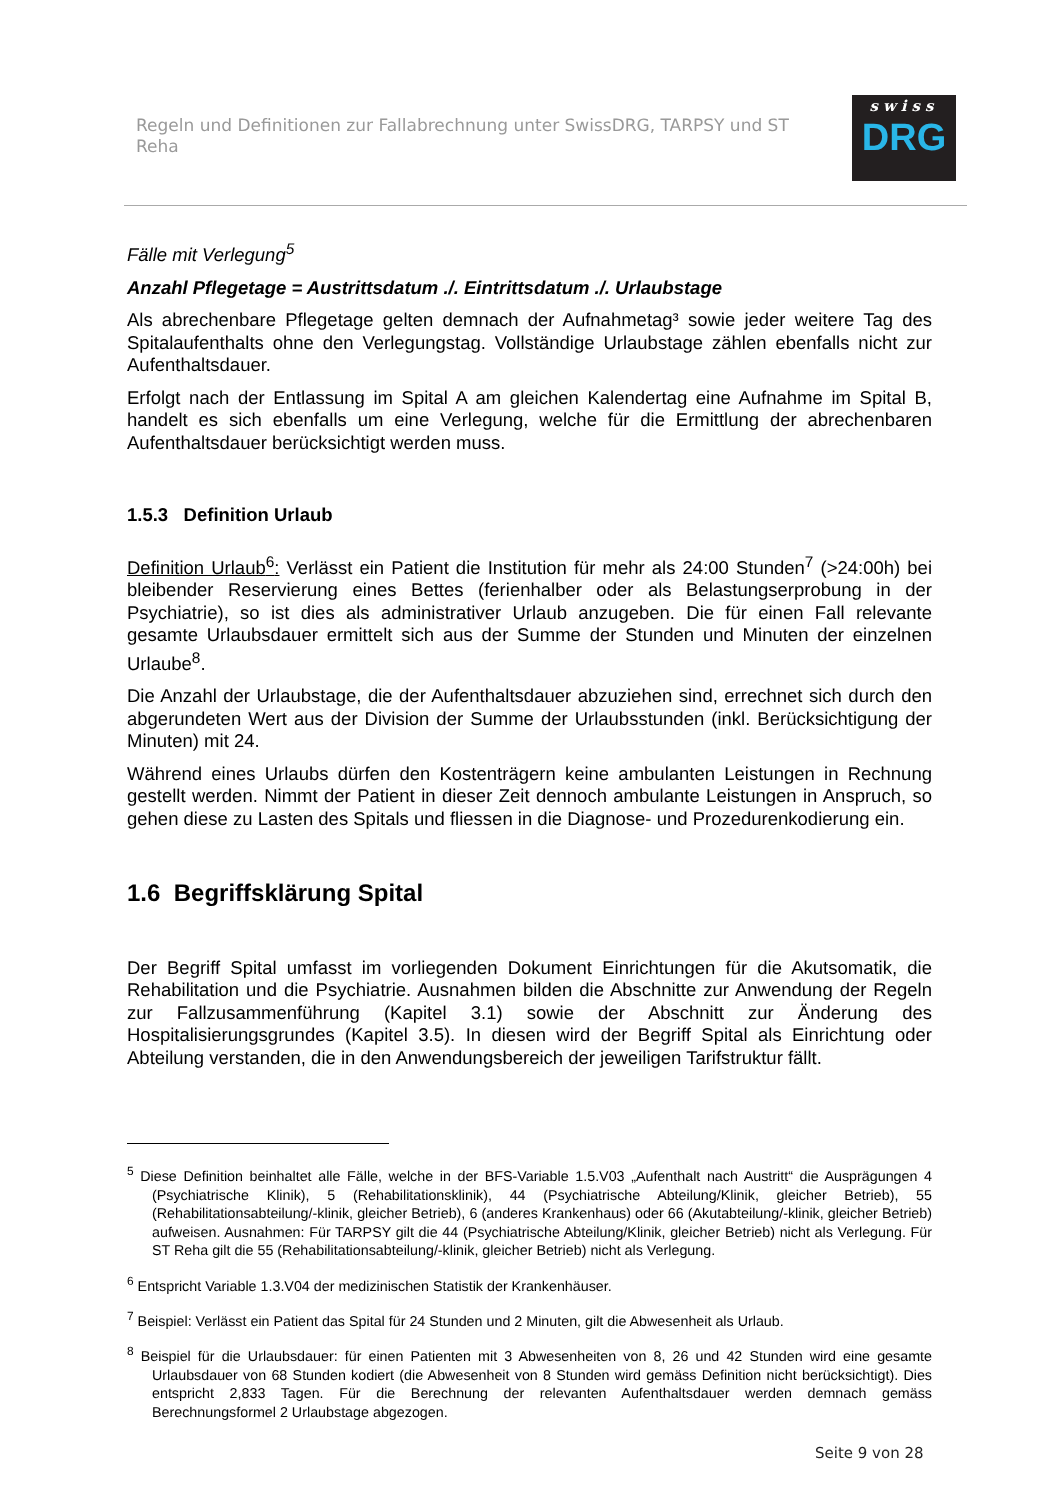Regeln und Definitionen zur Fallabrechnung unter SwissDRG, TARPSY und ST Reha
swiss
DRG
Fälle mit Verlegung<sup>5</sup>
Anzahl Pflegetage = Austrittsdatum ./. Eintrittsdatum ./. Urlaubstage
Als abrechenbare Pflegetage gelten demnach der Aufnahmetag³ sowie jeder weitere Tag des Spitalaufenthalts ohne den Verlegungstag. Vollständige Urlaubstage zählen ebenfalls nicht zur Aufenthaltsdauer.
Erfolgt nach der Entlassung im Spital A am gleichen Kalendertag eine Aufnahme im Spital B, handelt es sich ebenfalls um eine Verlegung, welche für die Ermittlung der abrechenbaren Aufenthaltsdauer berücksichtigt werden muss.
1.5.3 Definition Urlaub
Definition Urlaub<sup>6</sup>: Verlässt ein Patient die Institution für mehr als 24:00 Stunden<sup>7</sup> (>24:00h) bei bleibender Reservierung eines Bettes (ferienhalber oder als Belastungserprobung in der Psychiatrie), so ist dies als administrativer Urlaub anzugeben. Die für einen Fall relevante gesamte Urlaubsdauer ermittelt sich aus der Summe der Stunden und Minuten der einzelnen Urlaube<sup>8</sup>.
Die Anzahl der Urlaubstage, die der Aufenthaltsdauer abzuziehen sind, errechnet sich durch den abgerundeten Wert aus der Division der Summe der Urlaubsstunden (inkl. Berücksichtigung der Minuten) mit 24.
Während eines Urlaubs dürfen den Kostenträgern keine ambulanten Leistungen in Rechnung gestellt werden. Nimmt der Patient in dieser Zeit dennoch ambulante Leistungen in Anspruch, so gehen diese zu Lasten des Spitals und fliessen in die Diagnose- und Prozedurenkodierung ein.
1.6 Begriffsklärung Spital
Der Begriff Spital umfasst im vorliegenden Dokument Einrichtungen für die Akutsomatik, die Rehabilitation und die Psychiatrie. Ausnahmen bilden die Abschnitte zur Anwendung der Regeln zur Fallzusammenführung (Kapitel 3.1) sowie der Abschnitt zur Änderung des Hospitalisierungsgrundes (Kapitel 3.5). In diesen wird der Begriff Spital als Einrichtung oder Abteilung verstanden, die in den Anwendungsbereich der jeweiligen Tarifstruktur fällt.
<sup>5</sup> Diese Definition beinhaltet alle Fälle, welche in der BFS-Variable 1.5.V03 „Aufenthalt nach Austritt“ die Ausprägungen 4 (Psychiatrische Klinik), 5 (Rehabilitationsklinik), 44 (Psychiatrische Abteilung/Klinik, gleicher Betrieb), 55 (Rehabilitationsabteilung/-klinik, gleicher Betrieb), 6 (anderes Krankenhaus) oder 66 (Akutabteilung/-klinik, gleicher Betrieb) aufweisen. Ausnahmen: Für TARPSY gilt die 44 (Psychiatrische Abteilung/Klinik, gleicher Betrieb) nicht als Verlegung. Für ST Reha gilt die 55 (Rehabilitationsabteilung/-klinik, gleicher Betrieb) nicht als Verlegung.
<sup>6</sup> Entspricht Variable 1.3.V04 der medizinischen Statistik der Krankenhäuser.
<sup>7</sup> Beispiel: Verlässt ein Patient das Spital für 24 Stunden und 2 Minuten, gilt die Abwesenheit als Urlaub.
<sup>8</sup> Beispiel für die Urlaubsdauer: für einen Patienten mit 3 Abwesenheiten von 8, 26 und 42 Stunden wird eine gesamte Urlaubsdauer von 68 Stunden kodiert (die Abwesenheit von 8 Stunden wird gemäss Definition nicht berücksichtigt). Dies entspricht 2,833 Tagen. Für die Berechnung der relevanten Aufenthaltsdauer werden demnach gemäss Berechnungsformel 2 Urlaubstage abgezogen.
Seite 9 von 28